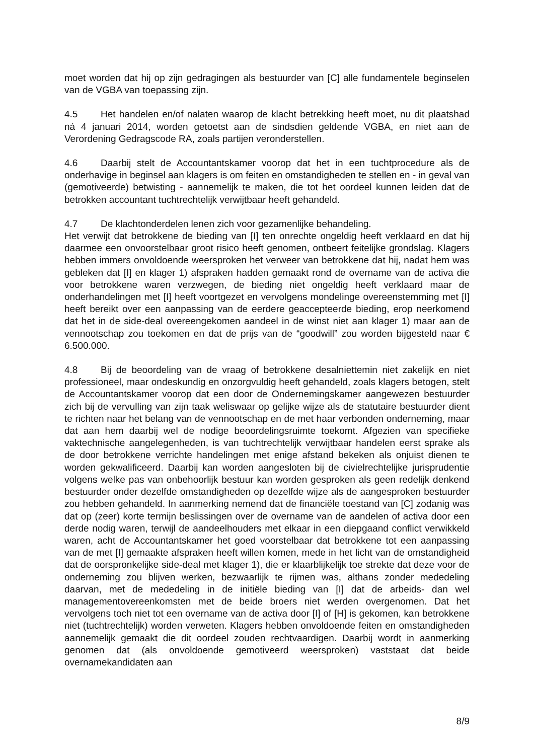moet worden dat hij op zijn gedragingen als bestuurder van [C] alle fundamentele beginselen van de VGBA van toepassing zijn.
4.5 Het handelen en/of nalaten waarop de klacht betrekking heeft moet, nu dit plaatshad ná 4 januari 2014, worden getoetst aan de sindsdien geldende VGBA, en niet aan de Verordening Gedragscode RA, zoals partijen veronderstellen.
4.6 Daarbij stelt de Accountantskamer voorop dat het in een tuchtprocedure als de onderhavige in beginsel aan klagers is om feiten en omstandigheden te stellen en - in geval van (gemotiveerde) betwisting - aannemelijk te maken, die tot het oordeel kunnen leiden dat de betrokken accountant tuchtrechtelijk verwijtbaar heeft gehandeld.
4.7 De klachtonderdelen lenen zich voor gezamenlijke behandeling.
Het verwijt dat betrokkene de bieding van [I] ten onrechte ongeldig heeft verklaard en dat hij daarmee een onvoorstelbaar groot risico heeft genomen, ontbeert feitelijke grondslag. Klagers hebben immers onvoldoende weersproken het verweer van betrokkene dat hij, nadat hem was gebleken dat [I] en klager 1) afspraken hadden gemaakt rond de overname van de activa die voor betrokkene waren verzwegen, de bieding niet ongeldig heeft verklaard maar de onderhandelingen met [I] heeft voortgezet en vervolgens mondelinge overeenstemming met [I] heeft bereikt over een aanpassing van de eerdere geaccepteerde bieding, erop neerkomend dat het in de side-deal overeengekomen aandeel in de winst niet aan klager 1) maar aan de vennootschap zou toekomen en dat de prijs van de “goodwill” zou worden bijgesteld naar € 6.500.000.
4.8 Bij de beoordeling van de vraag of betrokkene desalniettemin niet zakelijk en niet professioneel, maar ondeskundig en onzorgvuldig heeft gehandeld, zoals klagers betogen, stelt de Accountantskamer voorop dat een door de Ondernemingskamer aangewezen bestuurder zich bij de vervulling van zijn taak weliswaar op gelijke wijze als de statutaire bestuurder dient te richten naar het belang van de vennootschap en de met haar verbonden onderneming, maar dat aan hem daarbij wel de nodige beoordelingsruimte toekomt. Afgezien van specifieke vaktechnische aangelegenheden, is van tuchtrechtelijk verwijtbaar handelen eerst sprake als de door betrokkene verrichte handelingen met enige afstand bekeken als onjuist dienen te worden gekwalificeerd. Daarbij kan worden aangesloten bij de civielrechtelijke jurisprudentie volgens welke pas van onbehoorlijk bestuur kan worden gesproken als geen redelijk denkend bestuurder onder dezelfde omstandigheden op dezelfde wijze als de aangesproken bestuurder zou hebben gehandeld. In aanmerking nemend dat de financiële toestand van [C] zodanig was dat op (zeer) korte termijn beslissingen over de overname van de aandelen of activa door een derde nodig waren, terwijl de aandeelhouders met elkaar in een diepgaand conflict verwikkeld waren, acht de Accountantskamer het goed voorstelbaar dat betrokkene tot een aanpassing van de met [I] gemaakte afspraken heeft willen komen, mede in het licht van de omstandigheid dat de oorspronkelijke side-deal met klager 1), die er klaarblijkelijk toe strekte dat deze voor de onderneming zou blijven werken, bezwaarlijk te rijmen was, althans zonder mededeling daarvan, met de mededeling in de initiële bieding van [I] dat de arbeids- dan wel managementovereenkomsten met de beide broers niet werden overgenomen. Dat het vervolgens toch niet tot een overname van de activa door [I] of [H] is gekomen, kan betrokkene niet (tuchtrechtelijk) worden verweten. Klagers hebben onvoldoende feiten en omstandigheden aannemelijk gemaakt die dit oordeel zouden rechtvaardigen. Daarbij wordt in aanmerking genomen dat (als onvoldoende gemotiveerd weersproken) vaststaat dat beide overnamekandidaten aan
8/9